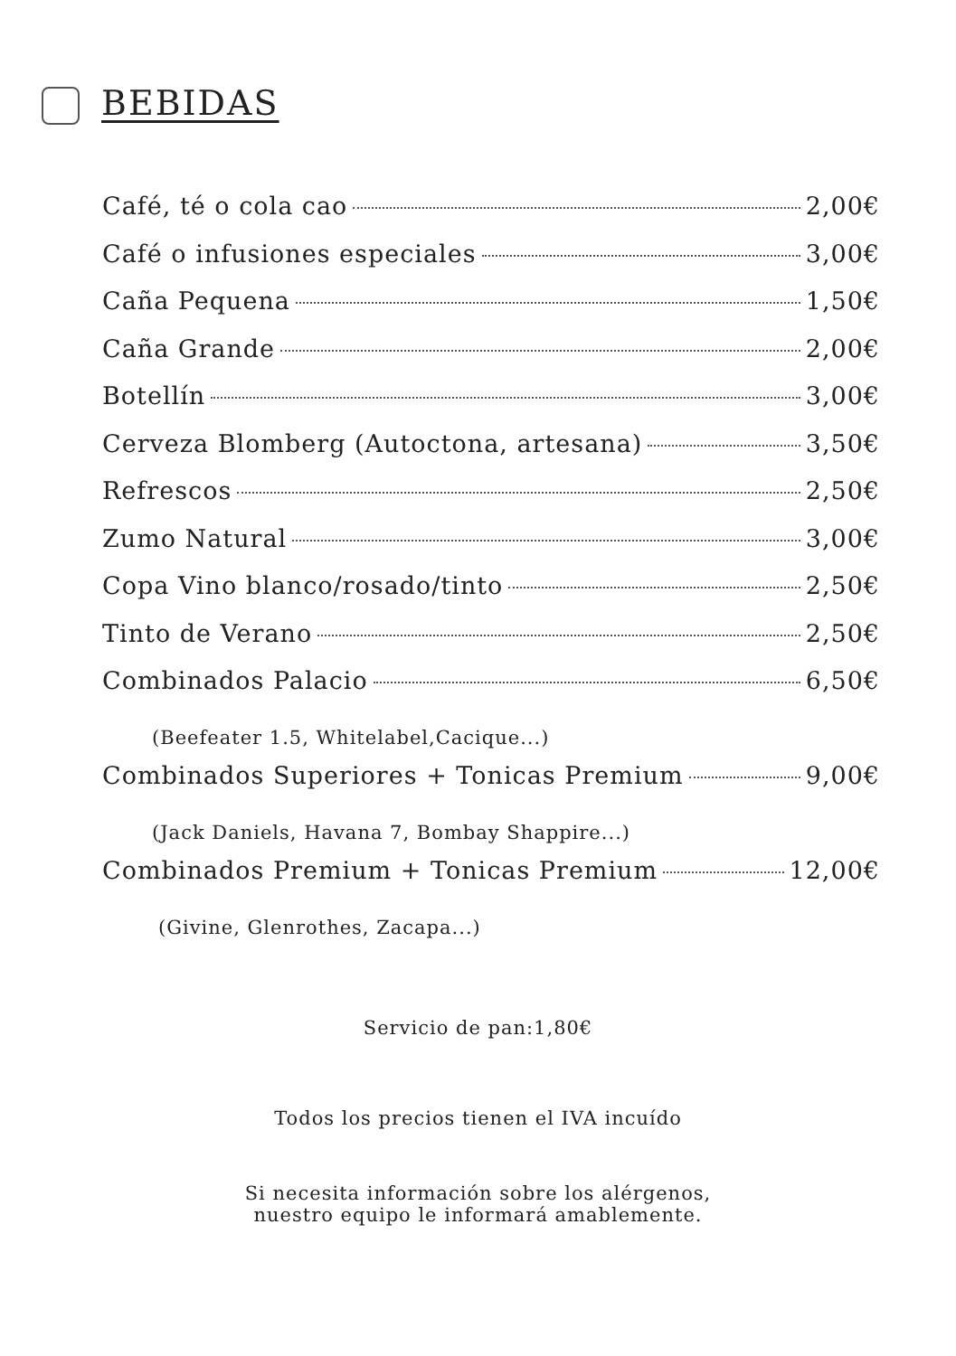BEBIDAS
Café, té o cola cao 2,00€
Café o infusiones especiales 3,00€
Caña Pequena 1,50€
Caña Grande 2,00€
Botellín 3,00€
Cerveza Blomberg (Autoctona, artesana) 3,50€
Refrescos 2,50€
Zumo Natural 3,00€
Copa Vino blanco/rosado/tinto 2,50€
Tinto de Verano 2,50€
Combinados Palacio 6,50€
(Beefeater 1.5, Whitelabel,Cacique...)
Combinados Superiores + Tonicas Premium 9,00€
(Jack Daniels, Havana 7, Bombay Shappire...)
Combinados Premium + Tonicas Premium 12,00€
(Givine, Glenrothes, Zacapa...)
Servicio de pan:1,80€
Todos los precios tienen el IVA incuído
Si necesita información sobre los alérgenos,
nuestro equipo le informará amablemente.